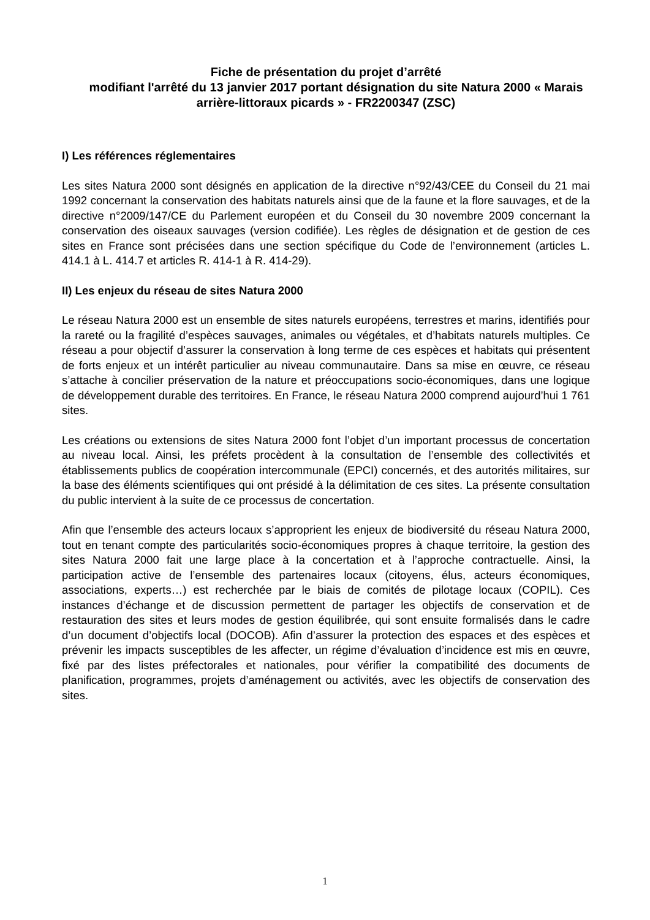Fiche de présentation du projet d’arrêté
modifiant l'arrêté du 13 janvier 2017 portant désignation du site Natura 2000 « Marais arrière-littoraux picards » - FR2200347 (ZSC)
I) Les références réglementaires
Les sites Natura 2000 sont désignés en application de la directive n°92/43/CEE du Conseil du 21 mai 1992 concernant la conservation des habitats naturels ainsi que de la faune et la flore sauvages, et de la directive n°2009/147/CE du Parlement européen et du Conseil du 30 novembre 2009 concernant la conservation des oiseaux sauvages (version codifiée). Les règles de désignation et de gestion de ces sites en France sont précisées dans une section spécifique du Code de l’environnement (articles L. 414.1 à L. 414.7 et articles R. 414-1 à R. 414-29).
II) Les enjeux du réseau de sites Natura 2000
Le réseau Natura 2000 est un ensemble de sites naturels européens, terrestres et marins, identifiés pour la rareté ou la fragilité d’espèces sauvages, animales ou végétales, et d’habitats naturels multiples. Ce réseau a pour objectif d’assurer la conservation à long terme de ces espèces et habitats qui présentent de forts enjeux et un intérêt particulier au niveau communautaire. Dans sa mise en œuvre, ce réseau s’attache à concilier préservation de la nature et préoccupations socio-économiques, dans une logique de développement durable des territoires. En France, le réseau Natura 2000 comprend aujourd’hui 1 761 sites.
Les créations ou extensions de sites Natura 2000 font l’objet d’un important processus de concertation au niveau local. Ainsi, les préfets procèdent à la consultation de l’ensemble des collectivités et établissements publics de coopération intercommunale (EPCI) concernés, et des autorités militaires, sur la base des éléments scientifiques qui ont présidé à la délimitation de ces sites. La présente consultation du public intervient à la suite de ce processus de concertation.
Afin que l’ensemble des acteurs locaux s’approprient les enjeux de biodiversité du réseau Natura 2000, tout en tenant compte des particularités socio-économiques propres à chaque territoire, la gestion des sites Natura 2000 fait une large place à la concertation et à l’approche contractuelle. Ainsi, la participation active de l’ensemble des partenaires locaux (citoyens, élus, acteurs économiques, associations, experts…) est recherchée par le biais de comités de pilotage locaux (COPIL). Ces instances d’échange et de discussion permettent de partager les objectifs de conservation et de restauration des sites et leurs modes de gestion équilibrée, qui sont ensuite formalisés dans le cadre d’un document d’objectifs local (DOCOB). Afin d’assurer la protection des espaces et des espèces et prévenir les impacts susceptibles de les affecter, un régime d’évaluation d’incidence est mis en œuvre, fixé par des listes préfectorales et nationales, pour vérifier la compatibilité des documents de planification, programmes, projets d’aménagement ou activités, avec les objectifs de conservation des sites.
1